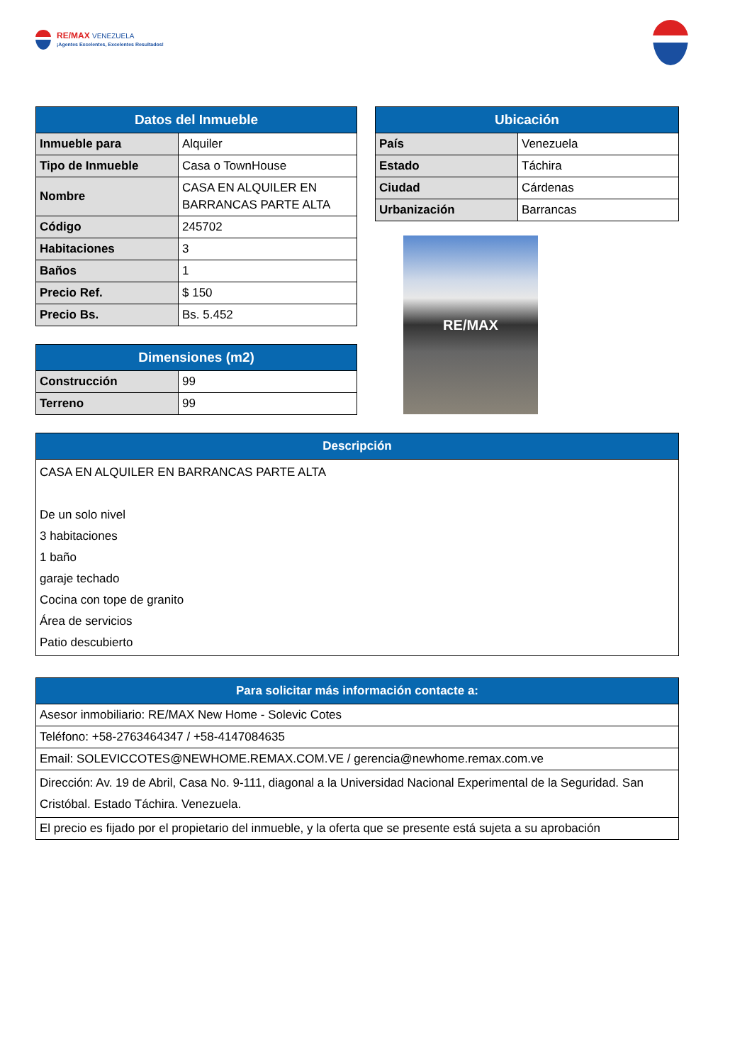RE/MAX VENEZUELA
¡Agentes Excelentes, Excelentes Resultados!
| Datos del Inmueble | |
| --- | --- |
| Inmueble para | Alquiler |
| Tipo de Inmueble | Casa o TownHouse |
| Nombre | CASA EN ALQUILER EN BARRANCAS PARTE ALTA |
| Código | 245702 |
| Habitaciones | 3 |
| Baños | 1 |
| Precio Ref. | $ 150 |
| Precio Bs. | Bs. 5.452 |
| Dimensiones (m2) | |
| --- | --- |
| Construcción | 99 |
| Terreno | 99 |
| Ubicación | |
| --- | --- |
| País | Venezuela |
| Estado | Táchira |
| Ciudad | Cárdenas |
| Urbanización | Barrancas |
RE/MAX
| Descripción |
| --- |
| CASA EN ALQUILER EN BARRANCAS PARTE ALTA De un solo nivel 3 habitaciones 1 baño garaje techado Cocina con tope de granito Área de servicios Patio descubierto |
| Para solicitar más información contacte a: |
| --- |
| Asesor inmobiliario: RE/MAX New Home - Solevic Cotes |
| Teléfono: +58-2763464347 / +58-4147084635 |
| Email: SOLEVICCOTES@NEWHOME.REMAX.COM.VE / gerencia@newhome.remax.com.ve |
| Dirección: Av. 19 de Abril, Casa No. 9-111, diagonal a la Universidad Nacional Experimental de la Seguridad. San Cristóbal. Estado Táchira. Venezuela. |
| El precio es fijado por el propietario del inmueble, y la oferta que se presente está sujeta a su aprobación |